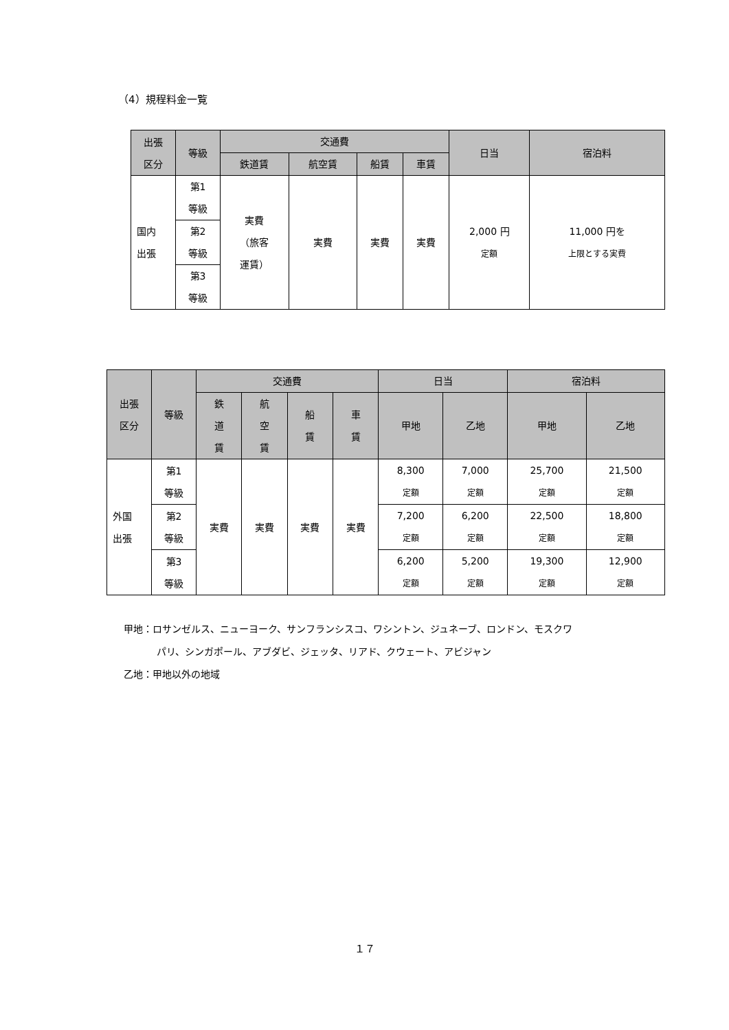（4）規程料金一覧
| 出張 区分 | 等級 | 交通費 | | | | 日当 | 宿泊料 |
| --- | --- | --- | --- | --- | --- | --- | --- |
| | | 鉄道賃 | 航空賃 | 船賃 | 車賃 | | |
| 国内 出張 | 第1 等級 | 実費 （旅客 運賃） | 実費 | 実費 | 実費 | 2,000 円 定額 | 11,000 円を 上限とする実費 |
| | 第2 等級 | | | | | | |
| | 第3 等級 | | | | | | |
| 出張 区分 | 等級 | 交通費 | | | | 日当 | | 宿泊料 | |
| --- | --- | --- | --- | --- | --- | --- | --- | --- | --- |
| | | 鉄 道 賃 | 航 空 賃 | 船 賃 | 車 賃 | 甲地 | 乙地 | 甲地 | 乙地 |
| 外国 出張 | 第1 等級 | 実費 | 実費 | 実費 | 実費 | 8,300 定額 | 7,000 定額 | 25,700 定額 | 21,500 定額 |
| | 第2 等級 | | | | | 7,200 定額 | 6,200 定額 | 22,500 定額 | 18,800 定額 |
| | 第3 等級 | | | | | 6,200 定額 | 5,200 定額 | 19,300 定額 | 12,900 定額 |
甲地：ロサンゼルス、ニューヨーク、サンフランシスコ、ワシントン、ジュネーブ、ロンドン、モスクワ
パリ、シンガポール、アブダビ、ジェッタ、リアド、クウェート、アビジャン
乙地：甲地以外の地域
１７